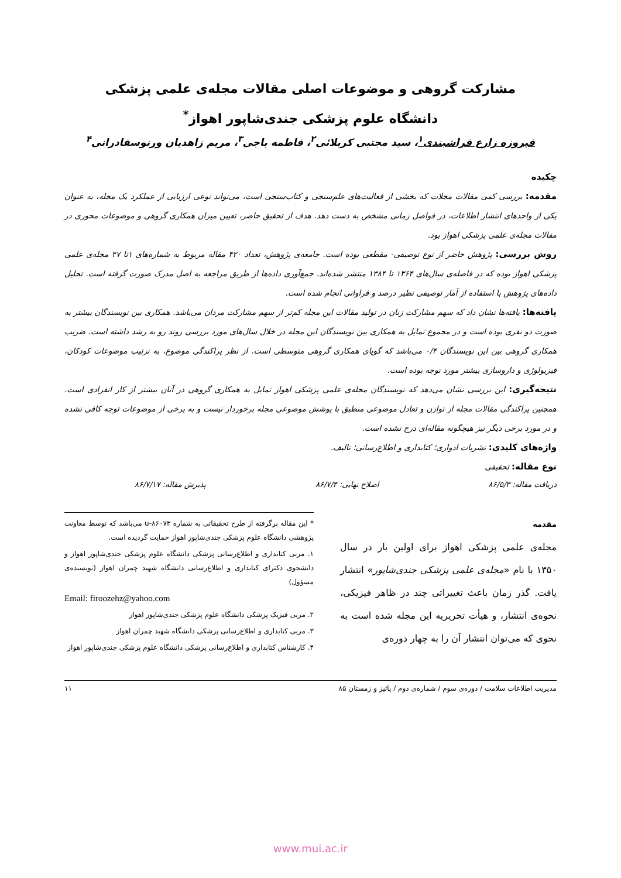مشارکت گروهی و موضوعات اصلی مقالات مجله‌ی علمی پزشکی
دانشگاه علوم پزشکی جندی‌شاپور اهواز<sup>*</sup>
فیروزه زارع فراشبندی<sup>۱</sup>، سید مجتبی کربلائی<sup>۲</sup>، فاطمه باجی<sup>۳</sup>، مریم زاهدیان ورنوسفادرانی<sup>۴</sup>
چکیده
مقدمه: بررسی کمی مقالات مجلات که بخشی از فعالیت‌های علم‌سنجی و کتاب‌سنجی است، می‌تواند نوعی ارزیابی از عملکرد یک مجله، به عنوان یکی از واحدهای انتشار اطلاعات، در فواصل زمانی مشخص به دست دهد. هدف از تحقیق حاضر، تعیین میزان همکاری گروهی و موضوعات محوری در مقالات مجله‌ی علمی پزشکی اهواز بود.
روش بررسی: پژوهش حاضر از نوع توصیفی- مقطعی بوده است. جامعه‌ی پژوهش، تعداد ۴۲۰ مقاله مربوط به شماره‌های ۱تا ۴۷ مجله‌ی علمی پزشکی اهواز بوده که در فاصله‌ی سال‌های ۱۳۶۴ تا ۱۳۸۴ منتشر شده‌اند. جمع‌آوری داده‌ها از طریق مراجعه به اصل مدرک صورت گرفته است. تحلیل داده‌های پژوهش با استفاده از آمار توصیفی نظیر درصد و فراوانی انجام شده است.
یافته‌ها: یافته‌ها نشان داد که سهم مشارکت زنان در تولید مقالات این مجله کم‌تر از سهم مشارکت مردان می‌باشد. همکاری بین نویسندگان بیشتر به صورت دو نفری بوده است و در مجموع تمایل به همکاری بین نویسندگان این مجله در خلال سال‌های مورد بررسی روند رو به رشد داشته است. ضریب همکاری گروهی بین این نویسندگان ۰/۴ می‌باشد که گویای همکاری گروهی متوسطی است. از نظر پراکندگی موضوع، به ترتیب موضوعات کودکان، فیزیولوژی و داروسازی بیشتر مورد توجه بوده است.
نتیجه‌گیری: این بررسی نشان می‌دهد که نویسندگان مجله‌ی علمی پزشکی اهواز تمایل به همکاری گروهی در آنان بیشتر از کار انفرادی است. همچنین پراکندگی مقالات مجله از توازن و تعادل موضوعی منطبق با پوشش موضوعی مجله برخوردار نیست و به برخی از موضوعات توجه کافی نشده و در مورد برخی دیگر نیز هیچگونه مقاله‌ای درج نشده است.
واژه‌های کلیدی: نشریات ادواری؛ کتابداری و اطلاع‌رسانی؛ تالیف.
نوع مقاله: تحقیقی
دریافت مقاله: ۸۶/۵/۳ اصلاح نهایی: ۸۶/۷/۴ پذیرش مقاله: ۸۶/۷/۱۷
مقدمه
مجله‌ی علمی پزشکی اهواز برای اولین بار در سال ۱۳۵۰ با نام «مجله‌ی علمی پزشکی جندی‌شاپور» انتشار یافت. گذر زمان باعث تغییراتی چند در ظاهر فیزیکی، نحوه‌ی انتشار، و هیأت تحریریه این مجله شده است به نحوی که می‌توان انتشار آن را به چهار دوره‌ی
* این مقاله برگرفته از طرح تحقیقاتی به شماره u-۸۶۰۷۳ می‌باشد که توسط معاونت پژوهشی دانشگاه علوم پزشکی جندی‌شاپور اهواز حمایت گردیده است.
۱. مربی کتابداری و اطلاع‌رسانی پزشکی دانشگاه علوم پزشکی جندی‌شاپور اهواز و دانشجوی دکترای کتابداری و اطلاع‌رسانی دانشگاه شهید چمران اهواز (نویسنده‌ی مسؤول)
Email: firoozehz@yahoo.com
۲. مربی فیزیک پزشکی دانشگاه علوم پزشکی جندی‌شاپور اهواز
۳. مربی کتابداری و اطلاع‌رسانی پزشکی دانشگاه شهید چمران اهواز
۴. کارشناس کتابداری و اطلاع‌رسانی پزشکی دانشگاه علوم پزشکی جندی‌شاپور اهواز
مدیریت اطلاعات سلامت / دوره‌ی سوم / شماره‌ی دوم / پائیز و زمستان ۸۵ ۱۱
www.mui.ac.ir